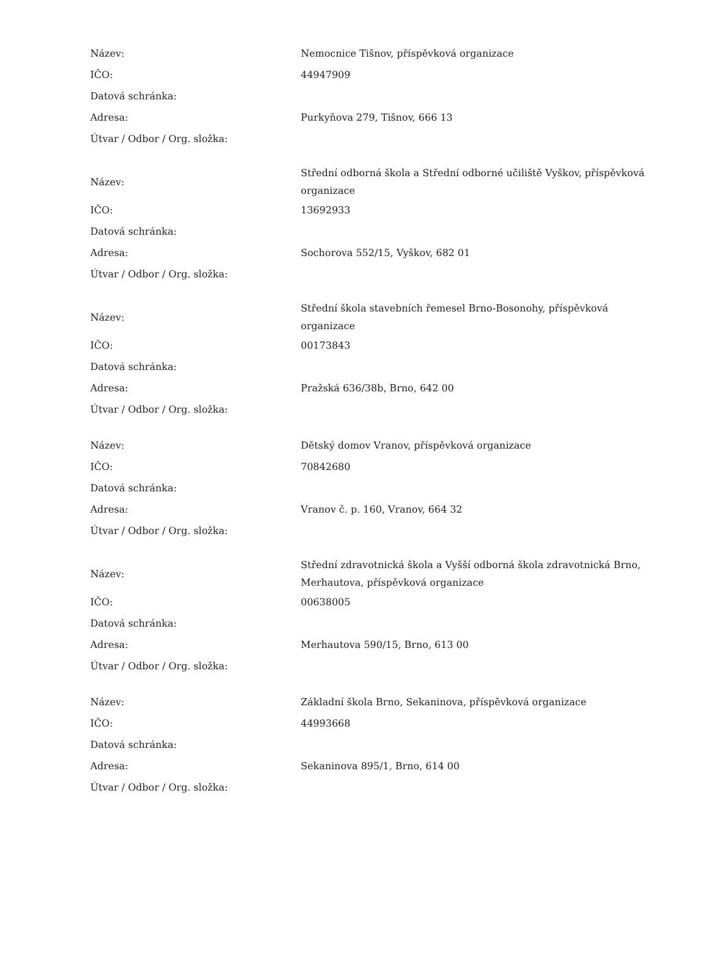| Název: | Nemocnice Tišnov, příspěvková organizace |
| IČO: | 44947909 |
| Datová schránka: | |
| Adresa: | Purkyňova 279, Tišnov, 666 13 |
| Útvar / Odbor / Org. složka: | |
| Název: | Střední odborná škola a Střední odborné učiliště Vyškov, příspěvková organizace |
| IČO: | 13692933 |
| Datová schránka: | |
| Adresa: | Sochorova 552/15, Vyškov, 682 01 |
| Útvar / Odbor / Org. složka: | |
| Název: | Střední škola stavebních řemesel Brno-Bosonohy, příspěvková organizace |
| IČO: | 00173843 |
| Datová schránka: | |
| Adresa: | Pražská 636/38b, Brno, 642 00 |
| Útvar / Odbor / Org. složka: | |
| Název: | Dětský domov Vranov, příspěvková organizace |
| IČO: | 70842680 |
| Datová schránka: | |
| Adresa: | Vranov č. p. 160, Vranov, 664 32 |
| Útvar / Odbor / Org. složka: | |
| Název: | Střední zdravotnická škola a Vyšší odborná škola zdravotnická Brno, Merhautova, příspěvková organizace |
| IČO: | 00638005 |
| Datová schránka: | |
| Adresa: | Merhautova 590/15, Brno, 613 00 |
| Útvar / Odbor / Org. složka: | |
| Název: | Základní škola Brno, Sekaninova, příspěvková organizace |
| IČO: | 44993668 |
| Datová schránka: | |
| Adresa: | Sekaninova 895/1, Brno, 614 00 |
| Útvar / Odbor / Org. složka: | |